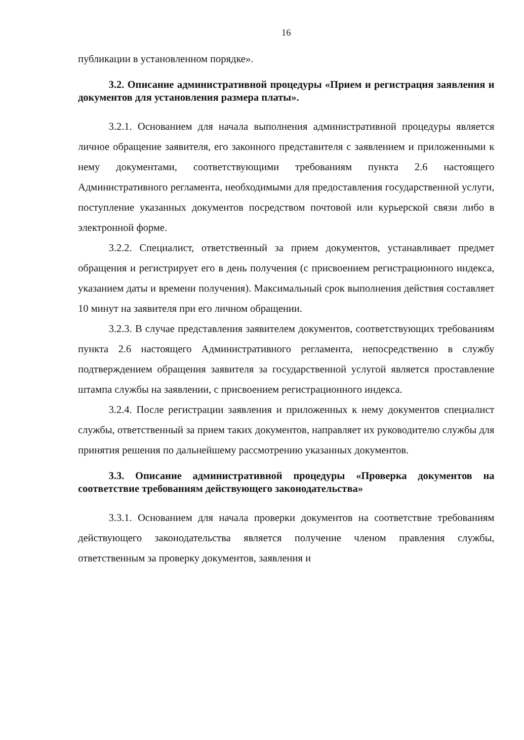16
публикации в установленном порядке».
3.2. Описание административной процедуры «Прием и регистрация заявления и документов для установления размера платы».
3.2.1. Основанием для начала выполнения административной процедуры является личное обращение заявителя, его законного представителя с заявлением и приложенными к нему документами, соответствующими требованиям пункта 2.6 настоящего Административного регламента, необходимыми для предоставления государственной услуги, поступление указанных документов посредством почтовой или курьерской связи либо в электронной форме.
3.2.2. Специалист, ответственный за прием документов, устанавливает предмет обращения и регистрирует его в день получения (с присвоением регистрационного индекса, указанием даты и времени получения). Максимальный срок выполнения действия составляет 10 минут на заявителя при его личном обращении.
3.2.3. В случае представления заявителем документов, соответствующих требованиям пункта 2.6 настоящего Административного регламента, непосредственно в службу подтверждением обращения заявителя за государственной услугой является проставление штампа службы на заявлении, с присвоением регистрационного индекса.
3.2.4. После регистрации заявления и приложенных к нему документов специалист службы, ответственный за прием таких документов, направляет их руководителю службы для принятия решения по дальнейшему рассмотрению указанных документов.
3.3. Описание административной процедуры «Проверка документов на соответствие требованиям действующего законодательства»
3.3.1. Основанием для начала проверки документов на соответствие требованиям действующего законодательства является получение членом правления службы, ответственным за проверку документов, заявления и